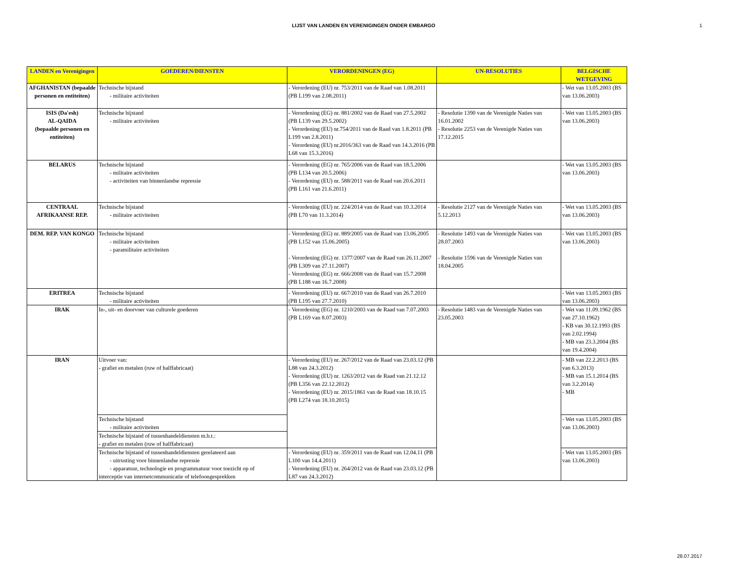LIJST VAN LANDEN EN VERENIGINGEN ONDER EMBARGO 1
| LANDEN en Verenigingen | GOEDEREN/DIENSTEN | VERORDENINGEN (EG) | UN-RESOLUTIES | BELGISCHE WETGEVING |
| --- | --- | --- | --- | --- |
| AFGHANISTAN (bepaalde personen en entiteiten) | Technische bijstand - militaire activiteiten | - Verordening (EU) nr. 753/2011 van de Raad van 1.08.2011 (PB L199 van 2.08.2011) | | - Wet van 13.05.2003 (BS van 13.06.2003) |
| ISIS (Da'esh) AL-QAIDA (bepaalde personen en entiteiten) | Technische bijstand - militaire activiteiten | - Verordening (EG) nr. 881/2002 van de Raad van 27.5.2002 (PB L139 van 29.5.2002) - Verordening (EU) nr.754/2011 van de Raad van 1.8.2011 (PB L199 van 2.8.2011) - Verordening (EU) nr.2016/363 van de Raad van 14.3.2016 (PB L68 van 15.3.2016) | - Resolutie 1390 van de Verenigde Naties van 16.01.2002 - Resolutie 2253 van de Verenigde Naties van 17.12.2015 | - Wet van 13.05.2003 (BS van 13.06.2003) |
| BELARUS | Technische bijstand - militaire activiteiten - activiteiten van binnenlandse repressie | - Verordening (EG) nr. 765/2006 van de Raad van 18.5.2006 (PB L134 van 20.5.2006) - Verordening (EU) nr. 588/2011 van de Raad van 20.6.2011 (PB L161 van 21.6.2011) | | - Wet van 13.05.2003 (BS van 13.06.2003) |
| CENTRAAL AFRIKAANSE REP. | Technische bijstand - militaire activiteiten | - Verordening (EU) nr. 224/2014 van de Raad van 10.3.2014 (PB L70 van 11.3.2014) | - Resolutie 2127 van de Verenigde Naties van 5.12.2013 | - Wet van 13.05.2003 (BS van 13.06.2003) |
| DEM. REP. VAN KONGO | Technische bijstand - militaire activiteiten - paramilitaire activiteiten | - Verordening (EG) nr. 889/2005 van de Raad van 13.06.2005 (PB L152 van 15.06.2005) - Verordening (EG) nr. 1377/2007 van de Raad van 26.11.2007 (PB L309 van 27.11.2007) - Verordening (EG) nr. 666/2008 van de Raad van 15.7.2008 (PB L188 van 16.7.2008) | - Resolutie 1493 van de Verenigde Naties van 28.07.2003 - Resolutie 1596 van de Verenigde Naties van 18.04.2005 | - Wet van 13.05.2003 (BS van 13.06.2003) |
| ERITREA | Technische bijstand - militaire activiteiten | - Verordening (EU) nr. 667/2010 van de Raad van 26.7.2010 (PB L195 van 27.7.2010) | | - Wet van 13.05.2003 (BS van 13.06.2003) |
| IRAK | In-, uit- en doorvoer van culturele goederen | - Verordening (EG) nr. 1210/2003 van de Raad van 7.07.2003 (PB L169 van 8.07.2003) | - Resolutie 1483 van de Verenigde Naties van 23.05.2003 | - Wet van 11.09.1962 (BS van 27.10.1962) - KB van 30.12.1993 (BS van 2.02.1994) - MB van 23.3.2004 (BS van 19.4.2004) |
| IRAN | Uitvoer van: - grafiet en metalen (ruw of halffabricaat) | - Verordening (EU) nr. 267/2012 van de Raad van 23.03.12 (PB L88 van 24.3.2012) - Verordening (EU) nr. 1263/2012 van de Raad van 21.12.12 (PB L356 van 22.12.2012) - Verordening (EU) nr. 2015/1861 van de Raad van 18.10.15 (PB L274 van 18.10.2015) | | - MB van 22.2.2013 (BS van 6.3.2013) - MB van 15.1.2014 (BS van 3.2.2014) - MB |
| | Technische bijstand - militaire activiteiten | | | - Wet van 13.05.2003 (BS van 13.06.2003) |
| | Technische bijstand of tussenhandeldiensten m.b.t.: - grafiet en metalen (ruw of halffabricaat) | | | |
| | Technische bijstand of tussenhandeldiensten gerelateerd aan - uitrusting voor binnenlandse repressie - apparatuur, technologie en programmatuur voor toezicht op of interceptie van internetcommunicatie of telefoongesprekken | - Verordening (EU) nr. 359/2011 van de Raad van 12.04.11 (PB L100 van 14.4.2011) - Verordening (EU) nr. 264/2012 van de Raad van 23.03.12 (PB L87 van 24.3.2012) | | - Wet van 13.05.2003 (BS van 13.06.2003) |
28.07.2017